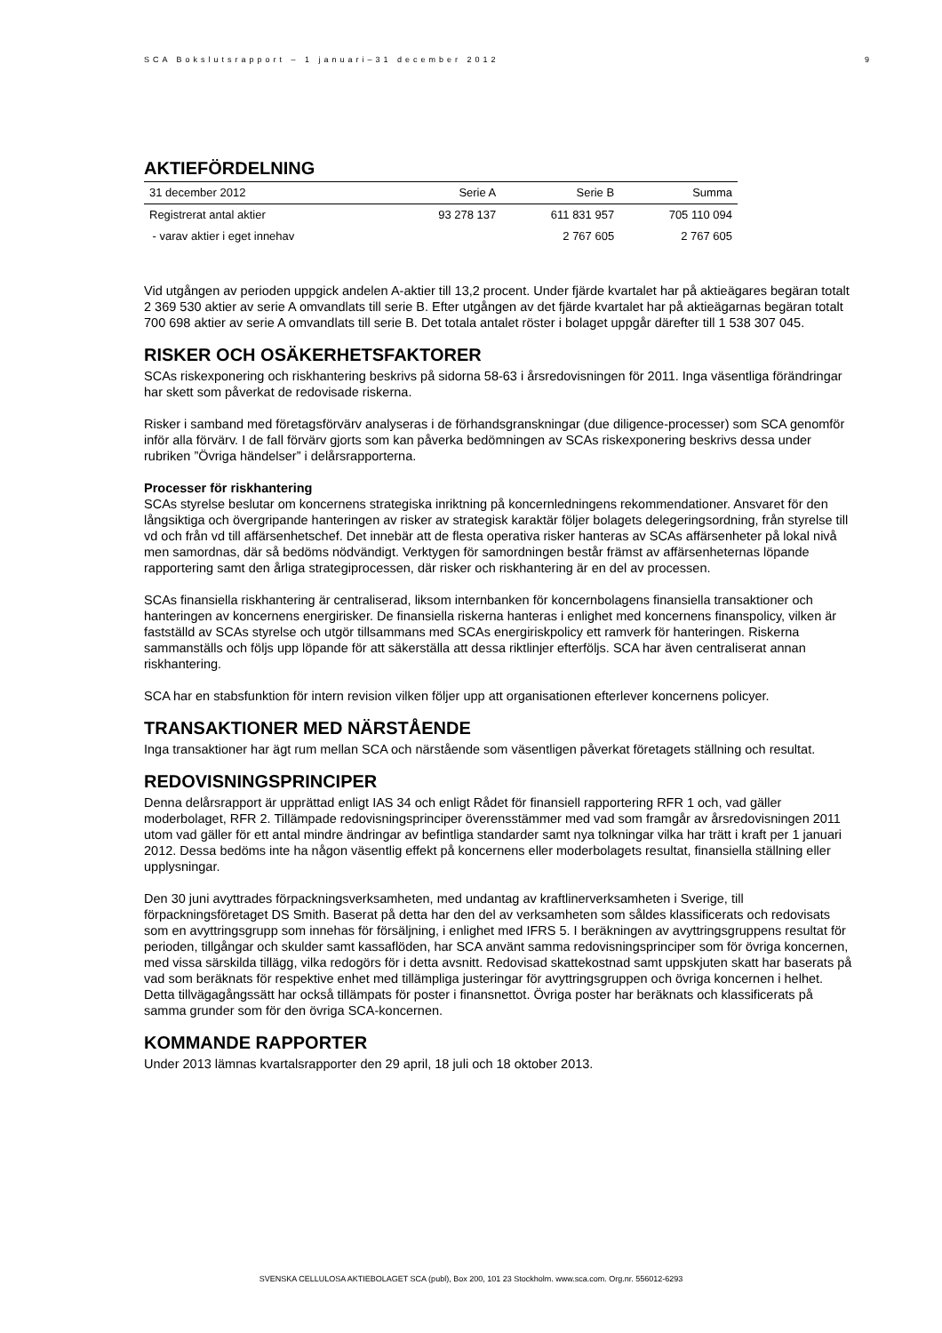SCA Bokslutsrapport – 1 januari–31 december 2012 9
AKTIEFÖRDELNING
| 31 december 2012 | Serie A | Serie B | Summa |
| --- | --- | --- | --- |
| Registrerat antal aktier | 93 278 137 | 611 831 957 | 705 110 094 |
| - varav aktier i eget innehav | | 2 767 605 | 2 767 605 |
Vid utgången av perioden uppgick andelen A-aktier till 13,2 procent. Under fjärde kvartalet har på aktieägares begäran totalt 2 369 530 aktier av serie A omvandlats till serie B. Efter utgången av det fjärde kvartalet har på aktieägarnas begäran totalt 700 698 aktier av serie A omvandlats till serie B. Det totala antalet röster i bolaget uppgår därefter till 1 538 307 045.
RISKER OCH OSÄKERHETSFAKTORER
SCAs riskexponering och riskhantering beskrivs på sidorna 58-63 i årsredovisningen för 2011. Inga väsentliga förändringar har skett som påverkat de redovisade riskerna.
Risker i samband med företagsförvärv analyseras i de förhandsgranskningar (due diligence-processer) som SCA genomför inför alla förvärv. I de fall förvärv gjorts som kan påverka bedömningen av SCAs riskexponering beskrivs dessa under rubriken ”Övriga händelser” i delårsrapporterna.
Processer för riskhantering
SCAs styrelse beslutar om koncernens strategiska inriktning på koncernledningens rekommendationer. Ansvaret för den långsiktiga och övergripande hanteringen av risker av strategisk karaktär följer bolagets delegeringsordning, från styrelse till vd och från vd till affärsenhetschef. Det innebär att de flesta operativa risker hanteras av SCAs affärsenheter på lokal nivå men samordnas, där så bedöms nödvändigt. Verktygen för samordningen består främst av affärsenheternas löpande rapportering samt den årliga strategiprocessen, där risker och riskhantering är en del av processen.
SCAs finansiella riskhantering är centraliserad, liksom internbanken för koncernbolagens finansiella transaktioner och hanteringen av koncernens energirisker. De finansiella riskerna hanteras i enlighet med koncernens finanspolicy, vilken är fastställd av SCAs styrelse och utgör tillsammans med SCAs energiriskpolicy ett ramverk för hanteringen. Riskerna sammanställs och följs upp löpande för att säkerställa att dessa riktlinjer efterföljs. SCA har även centraliserat annan riskhantering.
SCA har en stabsfunktion för intern revision vilken följer upp att organisationen efterlever koncernens policyer.
TRANSAKTIONER MED NÄRSTÅENDE
Inga transaktioner har ägt rum mellan SCA och närstående som väsentligen påverkat företagets ställning och resultat.
REDOVISNINGSPRINCIPER
Denna delårsrapport är upprättad enligt IAS 34 och enligt Rådet för finansiell rapportering RFR 1 och, vad gäller moderbolaget, RFR 2. Tillämpade redovisningsprinciper överensstämmer med vad som framgår av årsredovisningen 2011 utom vad gäller för ett antal mindre ändringar av befintliga standarder samt nya tolkningar vilka har trätt i kraft per 1 januari 2012. Dessa bedöms inte ha någon väsentlig effekt på koncernens eller moderbolagets resultat, finansiella ställning eller upplysningar.
Den 30 juni avyttrades förpackningsverksamheten, med undantag av kraftlinerverksamheten i Sverige, till förpackningsföretaget DS Smith. Baserat på detta har den del av verksamheten som såldes klassificerats och redovisats som en avyttringsgrupp som innehas för försäljning, i enlighet med IFRS 5. I beräkningen av avyttringsgruppens resultat för perioden, tillgångar och skulder samt kassaflöden, har SCA använt samma redovisningsprinciper som för övriga koncernen, med vissa särskilda tillägg, vilka redogörs för i detta avsnitt. Redovisad skattekostnad samt uppskjuten skatt har baserats på vad som beräknats för respektive enhet med tillämpliga justeringar för avyttringsgruppen och övriga koncernen i helhet. Detta tillvägagångssätt har också tillämpats för poster i finansnettot. Övriga poster har beräknats och klassificerats på samma grunder som för den övriga SCA-koncernen.
KOMMANDE RAPPORTER
Under 2013 lämnas kvartalsrapporter den 29 april, 18 juli och 18 oktober 2013.
SVENSKA CELLULOSA AKTIEBOLAGET SCA (publ), Box 200, 101 23 Stockholm. www.sca.com. Org.nr. 556012-6293